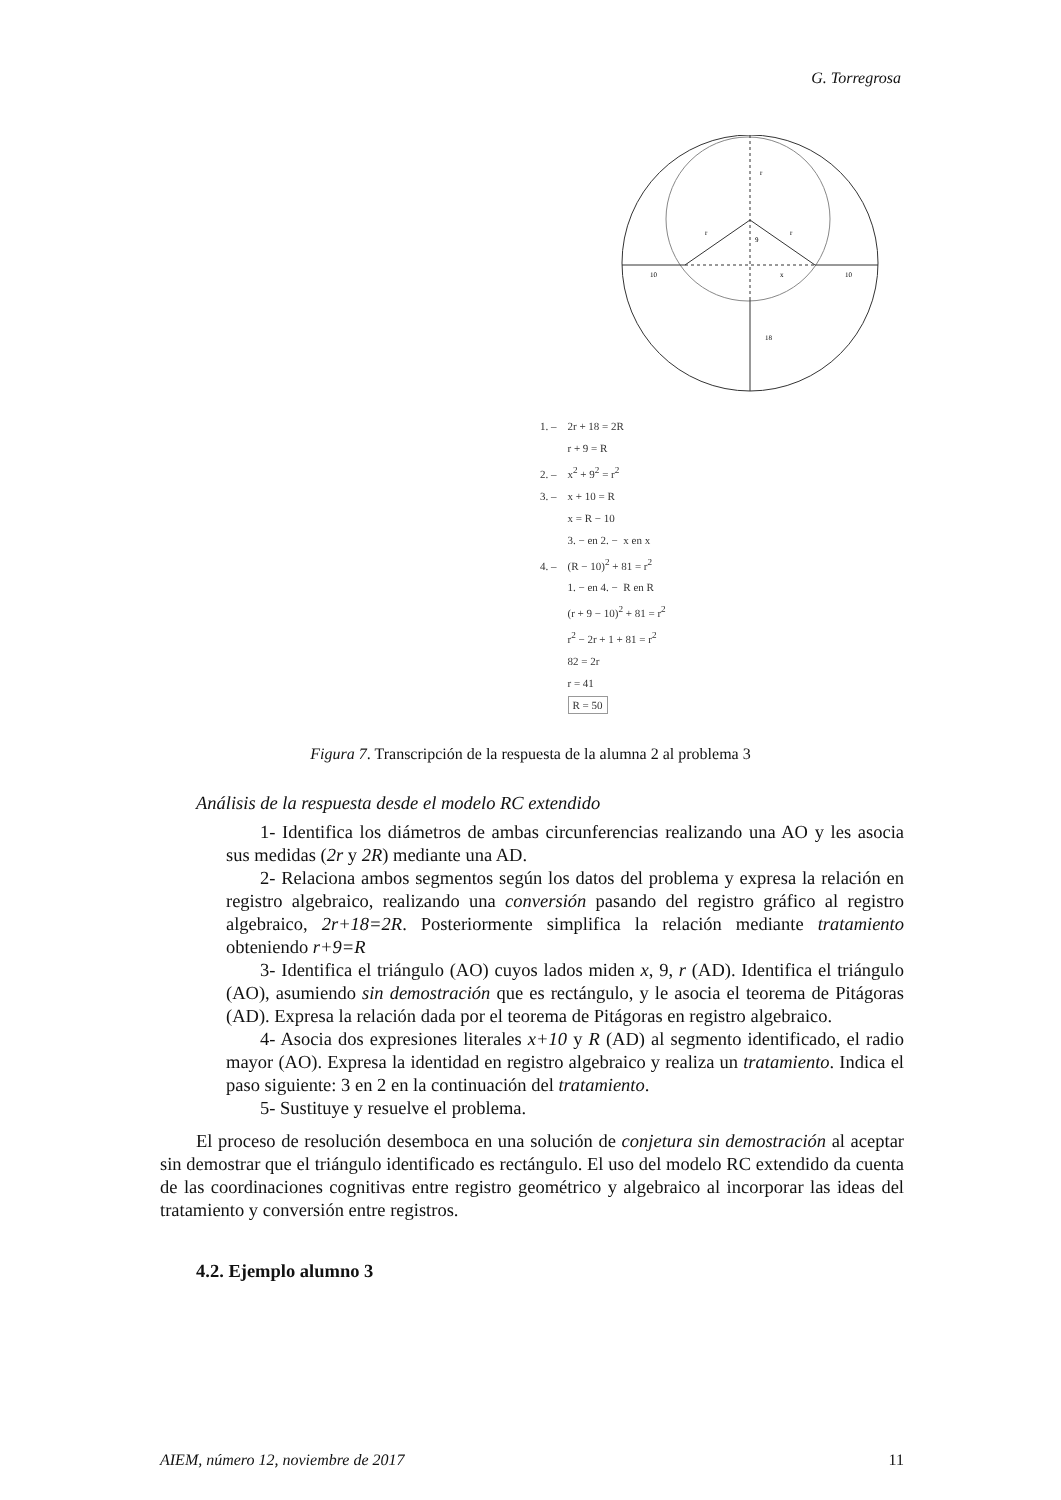G. Torregrosa
r
r
r
9
10
10
x
18
1. – 2r + 18 = 2R
r + 9 = R
2. – x<sup>2</sup> + 9<sup>2</sup> = r<sup>2</sup>
3. – x + 10 = R
x = R − 10
3. − en 2. − x en x
4. – (R − 10)<sup>2</sup> + 81 = r<sup>2</sup>
1. − en 4. − R en R
(r + 9 − 10)<sup>2</sup> + 81 = r<sup>2</sup>
r<sup>2</sup> − 2r + 1 + 81 = r<sup>2</sup>
82 = 2r
r = 41
R = 50
Figura 7. Transcripción de la respuesta de la alumna 2 al problema 3
Análisis de la respuesta desde el modelo RC extendido
1- Identifica los diámetros de ambas circunferencias realizando una AO y les asocia sus medidas (2r y 2R) mediante una AD.
2- Relaciona ambos segmentos según los datos del problema y expresa la relación en registro algebraico, realizando una conversión pasando del registro gráfico al registro algebraico, 2r+18=2R. Posteriormente simplifica la relación mediante tratamiento obteniendo r+9=R
3- Identifica el triángulo (AO) cuyos lados miden x, 9, r (AD). Identifica el triángulo (AO), asumiendo sin demostración que es rectángulo, y le asocia el teorema de Pitágoras (AD). Expresa la relación dada por el teorema de Pitágoras en registro algebraico.
4- Asocia dos expresiones literales x+10 y R (AD) al segmento identificado, el radio mayor (AO). Expresa la identidad en registro algebraico y realiza un tratamiento. Indica el paso siguiente: 3 en 2 en la continuación del tratamiento.
5- Sustituye y resuelve el problema.
El proceso de resolución desemboca en una solución de conjetura sin demostración al aceptar sin demostrar que el triángulo identificado es rectángulo. El uso del modelo RC extendido da cuenta de las coordinaciones cognitivas entre registro geométrico y algebraico al incorporar las ideas del tratamiento y conversión entre registros.
4.2. Ejemplo alumno 3
AIEM, número 12, noviembre de 2017 11